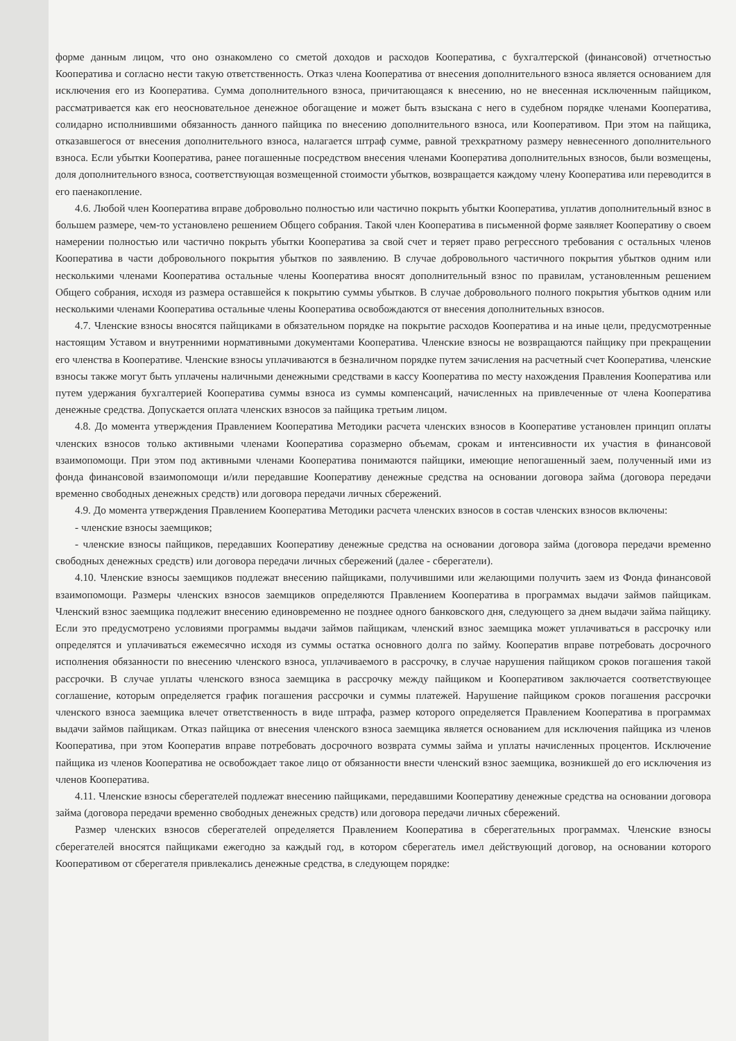форме данным лицом, что оно ознакомлено со сметой доходов и расходов Кооператива, с бухгалтерской (финансовой) отчетностью Кооператива и согласно нести такую ответственность. Отказ члена Кооператива от внесения дополнительного взноса является основанием для исключения его из Кооператива. Сумма дополнительного взноса, причитающаяся к внесению, но не внесенная исключенным пайщиком, рассматривается как его неосновательное денежное обогащение и может быть взыскана с него в судебном порядке членами Кооператива, солидарно исполнившими обязанность данного пайщика по внесению дополнительного взноса, или Кооперативом. При этом на пайщика, отказавшегося от внесения дополнительного взноса, налагается штраф сумме, равной трехкратному размеру невнесенного дополнительного взноса. Если убытки Кооператива, ранее погашенные посредством внесения членами Кооператива дополнительных взносов, были возмещены, доля дополнительного взноса, соответствующая возмещенной стоимости убытков, возвращается каждому члену Кооператива или переводится в его паенакопление.
4.6. Любой член Кооператива вправе добровольно полностью или частично покрыть убытки Кооператива, уплатив дополнительный взнос в большем размере, чем-то установлено решением Общего собрания. Такой член Кооператива в письменной форме заявляет Кооперативу о своем намерении полностью или частично покрыть убытки Кооператива за свой счет и теряет право регрессного требования с остальных членов Кооператива в части добровольного покрытия убытков по заявлению. В случае добровольного частичного покрытия убытков одним или несколькими членами Кооператива остальные члены Кооператива вносят дополнительный взнос по правилам, установленным решением Общего собрания, исходя из размера оставшейся к покрытию суммы убытков. В случае добровольного полного покрытия убытков одним или несколькими членами Кооператива остальные члены Кооператива освобождаются от внесения дополнительных взносов.
4.7. Членские взносы вносятся пайщиками в обязательном порядке на покрытие расходов Кооператива и на иные цели, предусмотренные настоящим Уставом и внутренними нормативными документами Кооператива. Членские взносы не возвращаются пайщику при прекращении его членства в Кооперативе. Членские взносы уплачиваются в безналичном порядке путем зачисления на расчетный счет Кооператива, членские взносы также могут быть уплачены наличными денежными средствами в кассу Кооператива по месту нахождения Правления Кооператива или путем удержания бухгалтерией Кооператива суммы взноса из суммы компенсаций, начисленных на привлеченные от члена Кооператива денежные средства. Допускается оплата членских взносов за пайщика третьим лицом.
4.8. До момента утверждения Правлением Кооператива Методики расчета членских взносов в Кооперативе установлен принцип оплаты членских взносов только активными членами Кооператива соразмерно объемам, срокам и интенсивности их участия в финансовой взаимопомощи. При этом под активными членами Кооператива понимаются пайщики, имеющие непогашенный заем, полученный ими из фонда финансовой взаимопомощи и/или передавшие Кооперативу денежные средства на основании договора займа (договора передачи временно свободных денежных средств) или договора передачи личных сбережений.
4.9. До момента утверждения Правлением Кооператива Методики расчета членских взносов в состав членских взносов включены:
- членские взносы заемщиков;
- членские взносы пайщиков, передавших Кооперативу денежные средства на основании договора займа (договора передачи временно свободных денежных средств) или договора передачи личных сбережений (далее - сберегатели).
4.10. Членские взносы заемщиков подлежат внесению пайщиками, получившими или желающими получить заем из Фонда финансовой взаимопомощи. Размеры членских взносов заемщиков определяются Правлением Кооператива в программах выдачи займов пайщикам. Членский взнос заемщика подлежит внесению единовременно не позднее одного банковского дня, следующего за днем выдачи займа пайщику. Если это предусмотрено условиями программы выдачи займов пайщикам, членский взнос заемщика может уплачиваться в рассрочку или определятся и уплачиваться ежемесячно исходя из суммы остатка основного долга по займу. Кооператив вправе потребовать досрочного исполнения обязанности по внесению членского взноса, уплачиваемого в рассрочку, в случае нарушения пайщиком сроков погашения такой рассрочки. В случае уплаты членского взноса заемщика в рассрочку между пайщиком и Кооперативом заключается соответствующее соглашение, которым определяется график погашения рассрочки и суммы платежей. Нарушение пайщиком сроков погашения рассрочки членского взноса заемщика влечет ответственность в виде штрафа, размер которого определяется Правлением Кооператива в программах выдачи займов пайщикам. Отказ пайщика от внесения членского взноса заемщика является основанием для исключения пайщика из членов Кооператива, при этом Кооператив вправе потребовать досрочного возврата суммы займа и уплаты начисленных процентов. Исключение пайщика из членов Кооператива не освобождает такое лицо от обязанности внести членский взнос заемщика, возникшей до его исключения из членов Кооператива.
4.11. Членские взносы сберегателей подлежат внесению пайщиками, передавшими Кооперативу денежные средства на основании договора займа (договора передачи временно свободных денежных средств) или договора передачи личных сбережений.
Размер членских взносов сберегателей определяется Правлением Кооператива в сберегательных программах. Членские взносы сберегателей вносятся пайщиками ежегодно за каждый год, в котором сберегатель имел действующий договор, на основании которого Кооперативом от сберегателя привлекались денежные средства, в следующем порядке: